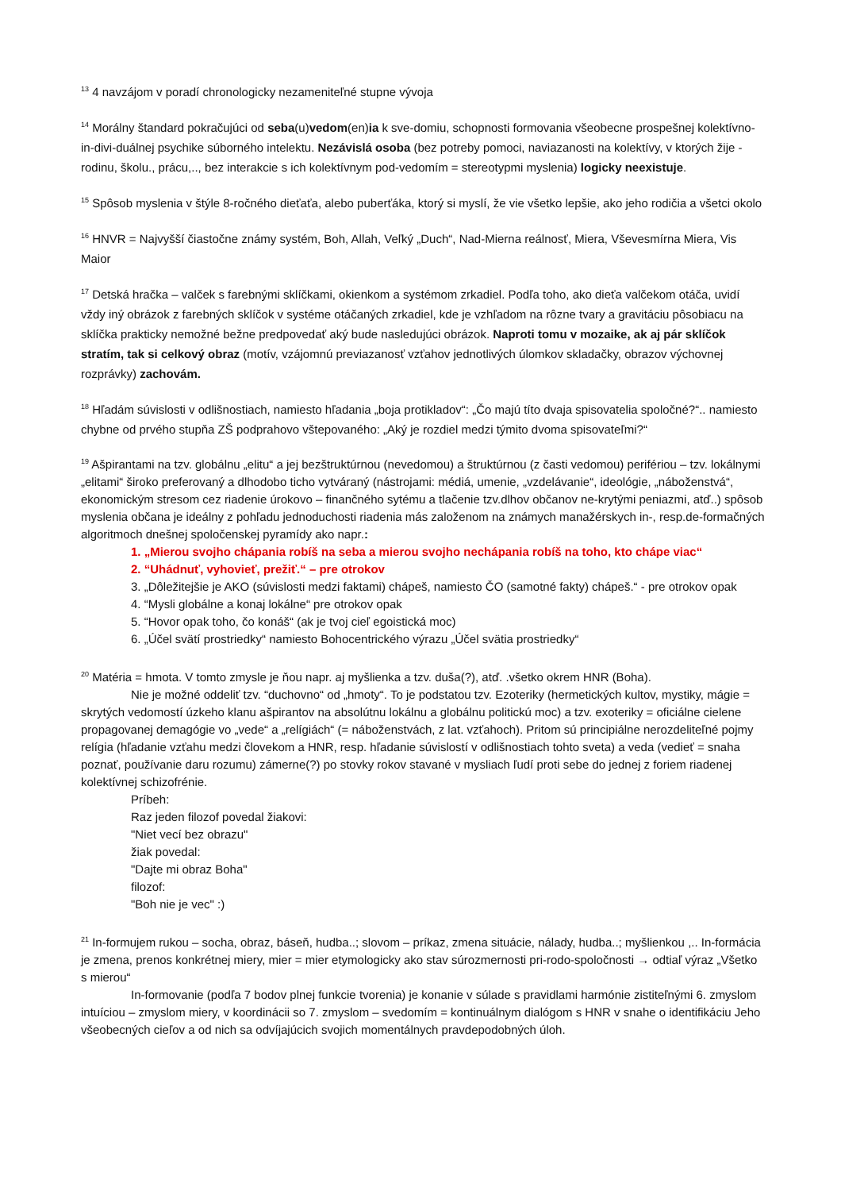<sup>13</sup> 4 navzájom v poradí chronologicky nezameniteľné stupne vývoja
<sup>14</sup> Morálny štandard pokračujúci od seba(u)vedom(en)ia k sve-domiu, schopnosti formovania všeobecne prospešnej kolektívno-in-divi-duálnej psychike súborného intelektu. Nezávislá osoba (bez potreby pomoci, naviazanosti na kolektívy, v ktorých žije - rodinu, školu., prácu,.., bez interakcie s ich kolektívnym pod-vedomím = stereotypmi myslenia) logicky neexistuje.
<sup>15</sup> Spôsob myslenia v štýle 8-ročného dieťaťa, alebo puberťáka, ktorý si myslí, že vie všetko lepšie, ako jeho rodičia a všetci okolo
<sup>16</sup> HNVR = Najvyšší čiastočne známy systém, Boh, Allah, Veľký „Duch“, Nad-Mierna reálnosť, Miera, Vševesmírna Miera, Vis Maior
<sup>17</sup> Detská hračka – valček s farebnými sklíčkami, okienkom a systémom zrkadiel. Podľa toho, ako dieťa valčekom otáča, uvidí vždy iný obrázok z farebných sklíčok v systéme otáčaných zrkadiel, kde je vzhľadom na rôzne tvary a gravitáciu pôsobiacu na sklíčka prakticky nemožné bežne predpovedať aký bude nasledujúci obrázok. Naproti tomu v mozaike, ak aj pár sklíčok stratím, tak si celkový obraz (motív, vzájomnú previazanosť vzťahov jednotlivých úlomkov skladačky, obrazov výchovnej rozprávky) zachovám.
<sup>18</sup> Hľadám súvislosti v odlišnostiach, namiesto hľadania „boja protikladov“: „Čo majú títo dvaja spisovatelia spoločné?“.. namiesto chybne od prvého stupňa ZŠ podprahovo vštepovaného: „Aký je rozdiel medzi týmito dvoma spisovateľmi?“
<sup>19</sup> Ašpirantami na tzv. globálnu „elitu“ a jej bezštruktúrnou (nevedomou) a štruktúrnou (z časti vedomou) perifériou – tzv. lokálnymi „elitami“ široko preferovaný a dlhodobo ticho vytváraný (nástrojami: médiá, umenie, „vzdelávanie“, ideológie, „náboženstvá“, ekonomickým stresom cez riadenie úrokovo – finančného sytému a tlačenie tzv.dlhov občanov ne-krytými peniazmi, atď..) spôsob myslenia občana je ideálny z pohľadu jednoduchosti riadenia más založenom na známych manažérskych in-, resp.de-formačných algoritmoch dnešnej spoločenskej pyramídy ako napr.:
1. „Mierou svojho chápania robíš na seba a mierou svojho nechápania robíš na toho, kto chápe viac“
2. “Uhádnuť, vyhovieť, prežiť.“ – pre otrokov
3. „Dôležitejšie je AKO (súvislosti medzi faktami) chápeš, namiesto ČO (samotné fakty) chápeš.“ - pre otrokov opak
4. “Mysli globálne a konaj lokálne“ pre otrokov opak
5. “Hovor opak toho, čo konáš“ (ak je tvoj cieľ egoistická moc)
6. „Účel svätí prostriedky“ namiesto Bohocentrického výrazu „Účel svätia prostriedky“
<sup>20</sup> Matéria = hmota. V tomto zmysle je ňou napr. aj myšlienka a tzv. duša(?), atď. .všetko okrem HNR (Boha).
Nie je možné oddeliť tzv. “duchovno“ od „hmoty“. To je podstatou tzv. Ezoteriky (hermetických kultov, mystiky, mágie = skrytých vedomostí úzkeho klanu ašpirantov na absolútnu lokálnu a globálnu politickú moc) a tzv. exoteriky = oficiálne cielene propagovanej demagógie vo „vede“ a „relígiách“ (= náboženstvách, z lat. vzťahoch). Pritom sú principiálne nerozdeliteľné pojmy relígia (hľadanie vzťahu medzi človekom a HNR, resp. hľadanie súvislostí v odlišnostiach tohto sveta) a veda (vedieť = snaha poznať, používanie daru rozumu) zámerne(?) po stovky rokov stavané v mysliach ľudí proti sebe do jednej z foriem riadenej kolektívnej schizofrénie.
Príbeh:
Raz jeden filozof povedal žiakovi:
"Niet vecí bez obrazu"
žiak povedal:
"Dajte mi obraz Boha"
filozof:
"Boh nie je vec" :)
<sup>21</sup> In-formujem rukou – socha, obraz, báseň, hudba..; slovom – príkaz, zmena situácie, nálady, hudba..; myšlienkou ,.. In-formácia je zmena, prenos konkrétnej miery, mier = mier etymologicky ako stav súrozmernosti pri-rodo-spoločnosti → odtiaľ výraz „Všetko s mierou“
In-formovanie (podľa 7 bodov plnej funkcie tvorenia) je konanie v súlade s pravidlami harmónie zistiteľnými 6. zmyslom intuíciou – zmyslom miery, v koordinácii so 7. zmyslom – svedomím = kontinuálnym dialógom s HNR v snahe o identifikáciu Jeho všeobecných cieľov a od nich sa odvíjajúcich svojich momentálnych pravdepodobných úloh.